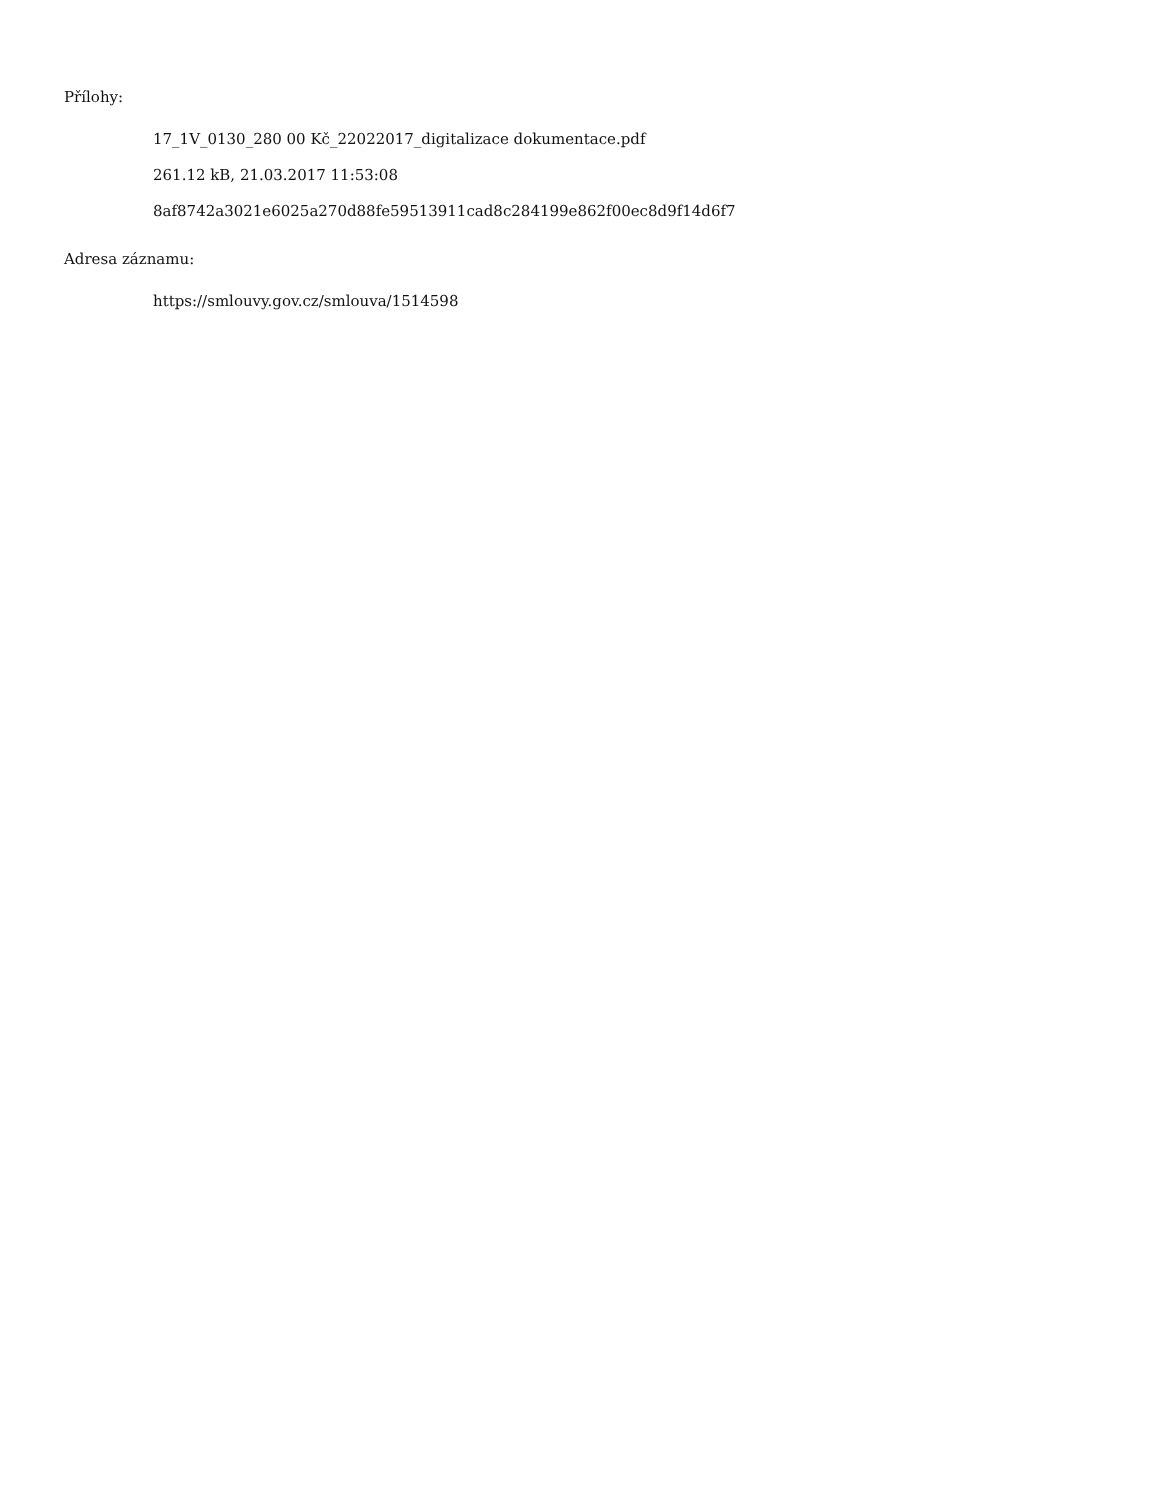Přílohy:
17_1V_0130_280 00 Kč_22022017_digitalizace dokumentace.pdf
261.12 kB, 21.03.2017 11:53:08
8af8742a3021e6025a270d88fe59513911cad8c284199e862f00ec8d9f14d6f7
Adresa záznamu:
https://smlouvy.gov.cz/smlouva/1514598